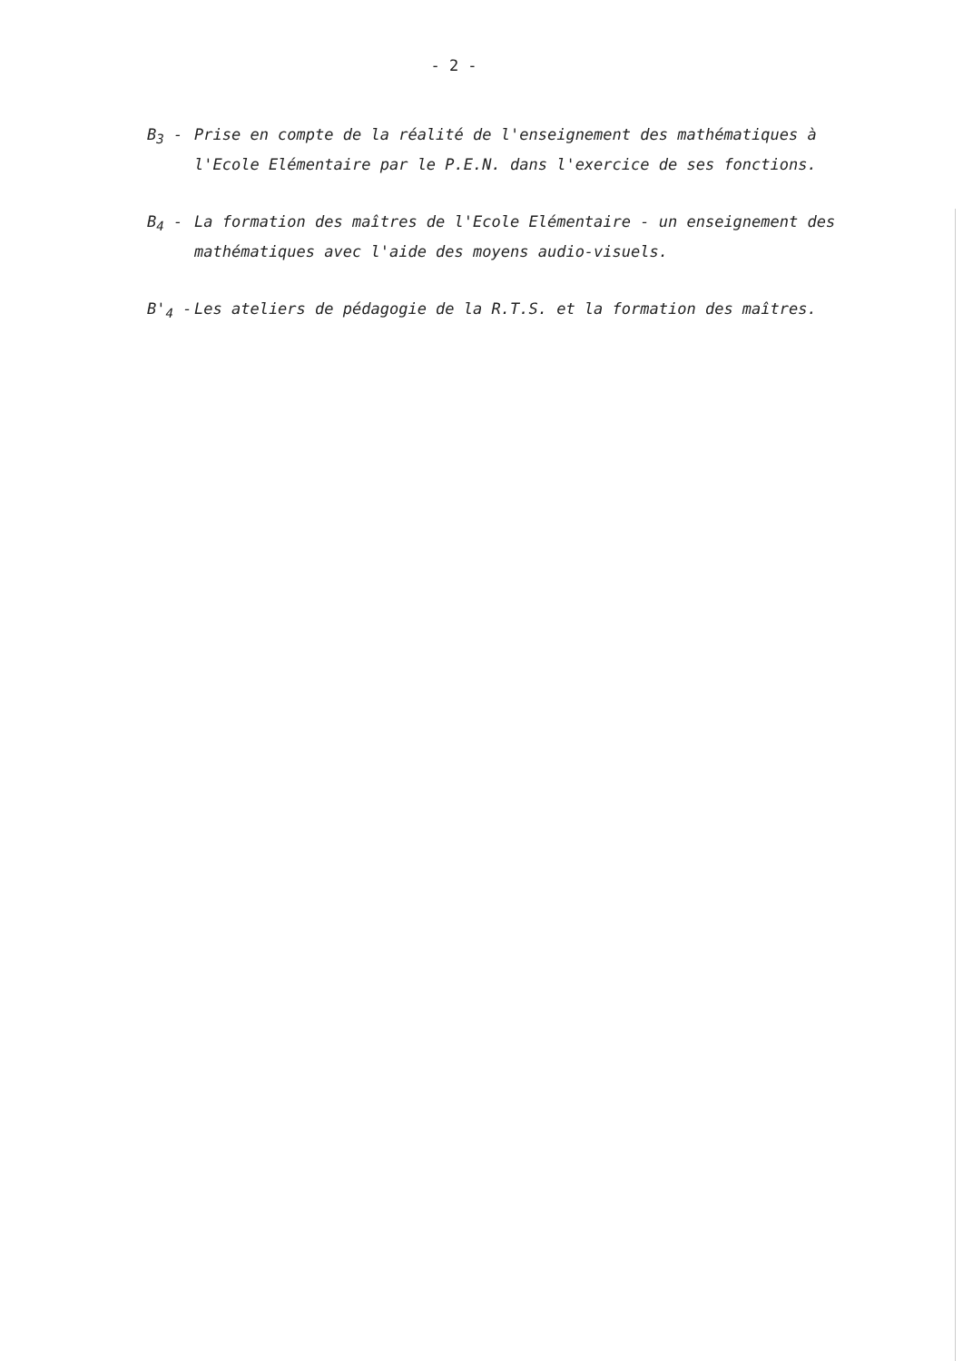- 2 -
B<sub>3</sub> - Prise en compte de la réalité de l'enseignement des mathématiques à l'Ecole Elémentaire par le P.E.N. dans l'exercice de ses fonctions.
B<sub>4</sub> - La formation des maîtres de l'Ecole Elémentaire - un enseignement des mathématiques avec l'aide des moyens audio-visuels.
B'<sub>4</sub> - Les ateliers de pédagogie de la R.T.S. et la formation des maîtres.